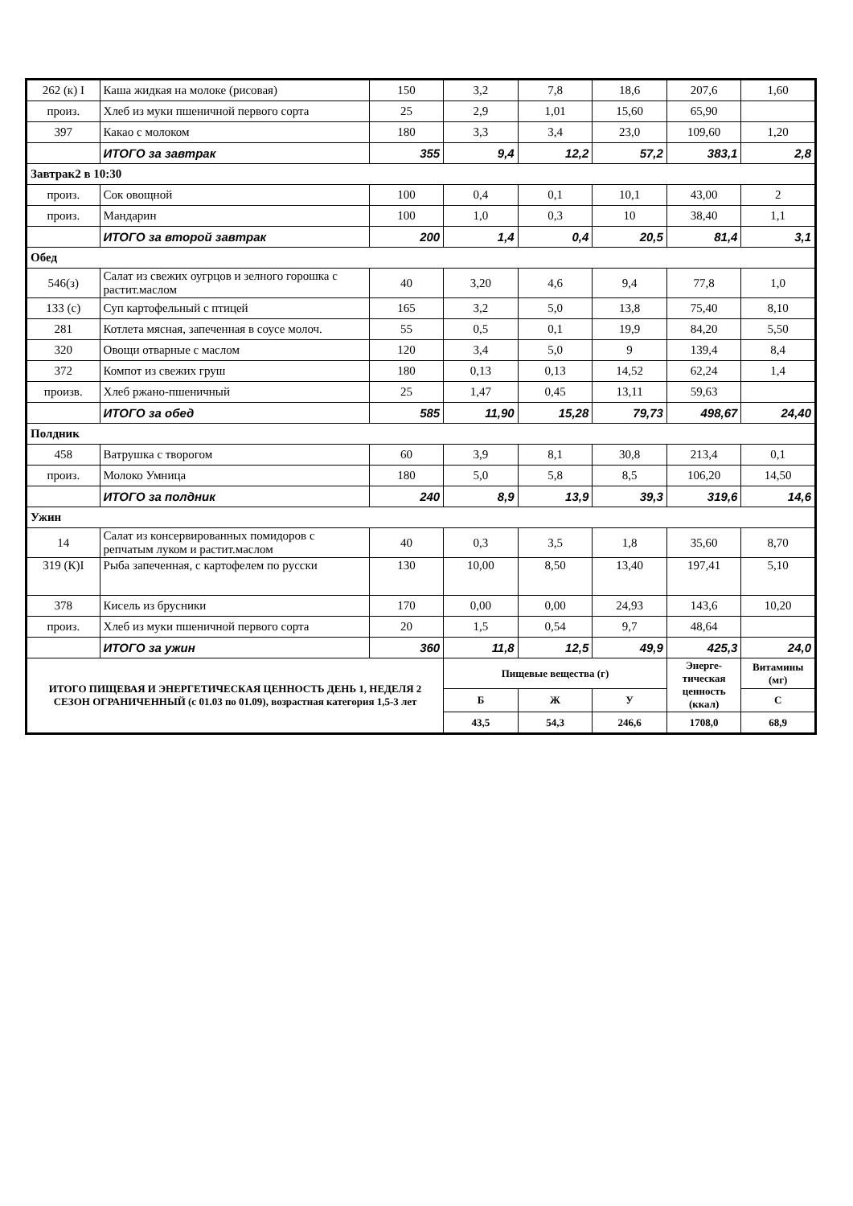| 262 (к) I | Каша жидкая на молоке (рисовая) | 150 | 3,2 | 7,8 | 18,6 | 207,6 | 1,60 |
| произ. | Хлеб из муки пшеничной первого сорта | 25 | 2,9 | 1,01 | 15,60 | 65,90 | |
| 397 | Какао с молоком | 180 | 3,3 | 3,4 | 23,0 | 109,60 | 1,20 |
| | ИТОГО за завтрак | 355 | 9,4 | 12,2 | 57,2 | 383,1 | 2,8 |
| Завтрак2 в 10:30 | | | | | | | |
| произ. | Сок овощной | 100 | 0,4 | 0,1 | 10,1 | 43,00 | 2 |
| произ. | Мандарин | 100 | 1,0 | 0,3 | 10 | 38,40 | 1,1 |
| | ИТОГО за второй завтрак | 200 | 1,4 | 0,4 | 20,5 | 81,4 | 3,1 |
| Обед | | | | | | | |
| 546(з) | Салат из свежих оугрцов и зелного горошка с растит.маслом | 40 | 3,20 | 4,6 | 9,4 | 77,8 | 1,0 |
| 133 (с) | Суп картофельный с птицей | 165 | 3,2 | 5,0 | 13,8 | 75,40 | 8,10 |
| 281 | Котлета мясная, запеченная в соусе молоч. | 55 | 0,5 | 0,1 | 19,9 | 84,20 | 5,50 |
| 320 | Овощи отварные с маслом | 120 | 3,4 | 5,0 | 9 | 139,4 | 8,4 |
| 372 | Компот из свежих груш | 180 | 0,13 | 0,13 | 14,52 | 62,24 | 1,4 |
| произв. | Хлеб ржано-пшеничный | 25 | 1,47 | 0,45 | 13,11 | 59,63 | |
| | ИТОГО за обед | 585 | 11,90 | 15,28 | 79,73 | 498,67 | 24,40 |
| Полдник | | | | | | | |
| 458 | Ватрушка с творогом | 60 | 3,9 | 8,1 | 30,8 | 213,4 | 0,1 |
| произ. | Молоко Умница | 180 | 5,0 | 5,8 | 8,5 | 106,20 | 14,50 |
| | ИТОГО за полдник | 240 | 8,9 | 13,9 | 39,3 | 319,6 | 14,6 |
| Ужин | | | | | | | |
| 14 | Салат из консервированных помидоров с репчатым луком и растит.маслом | 40 | 0,3 | 3,5 | 1,8 | 35,60 | 8,70 |
| 319 (К)I | Рыба запеченная, с картофелем по русски | 130 | 10,00 | 8,50 | 13,40 | 197,41 | 5,10 |
| 378 | Кисель из брусники | 170 | 0,00 | 0,00 | 24,93 | 143,6 | 10,20 |
| произ. | Хлеб из муки пшеничной первого сорта | 20 | 1,5 | 0,54 | 9,7 | 48,64 | |
| | ИТОГО за ужин | 360 | 11,8 | 12,5 | 49,9 | 425,3 | 24,0 |
| ИТОГО ПИЩЕВАЯ И ЭНЕРГЕТИЧЕСКАЯ ЦЕННОСТЬ ДЕНЬ 1, НЕДЕЛЯ 2 СЕЗОН ОГРАНИЧЕННЫЙ (с 01.03 по 01.09), возрастная категория 1,5-3 лет | | | Пищевые вещества (г) | | | Энерге-тическая ценность (ккал) | Витамины (мг) |
| | | | Б | Ж | У | | С |
| | | | 43,5 | 54,3 | 246,6 | 1708,0 | 68,9 |